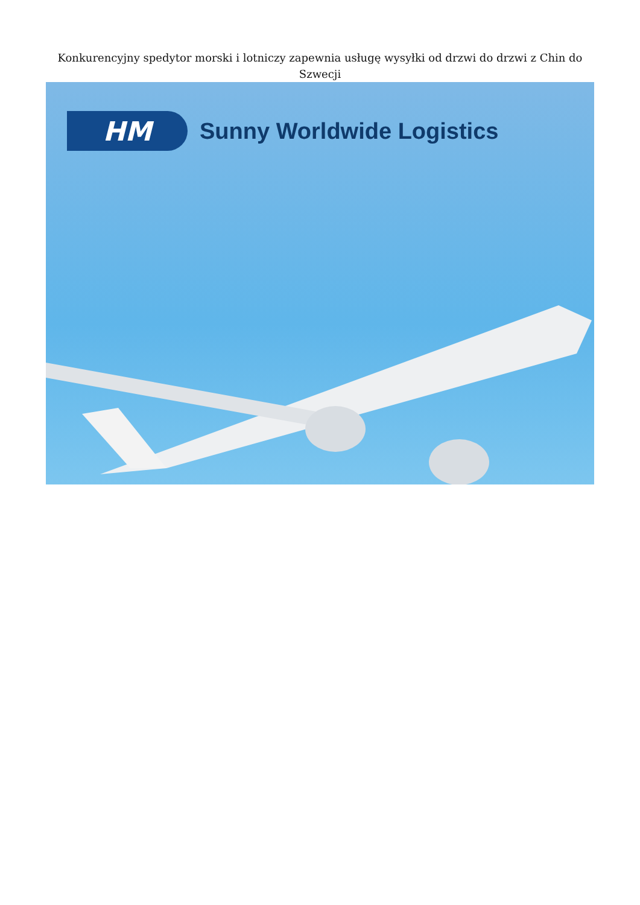Konkurencyjny spedytor morski i lotniczy zapewnia usługę wysyłki od drzwi do drzwi z Chin do Szwecji
HM
Sunny Worldwide Logistics